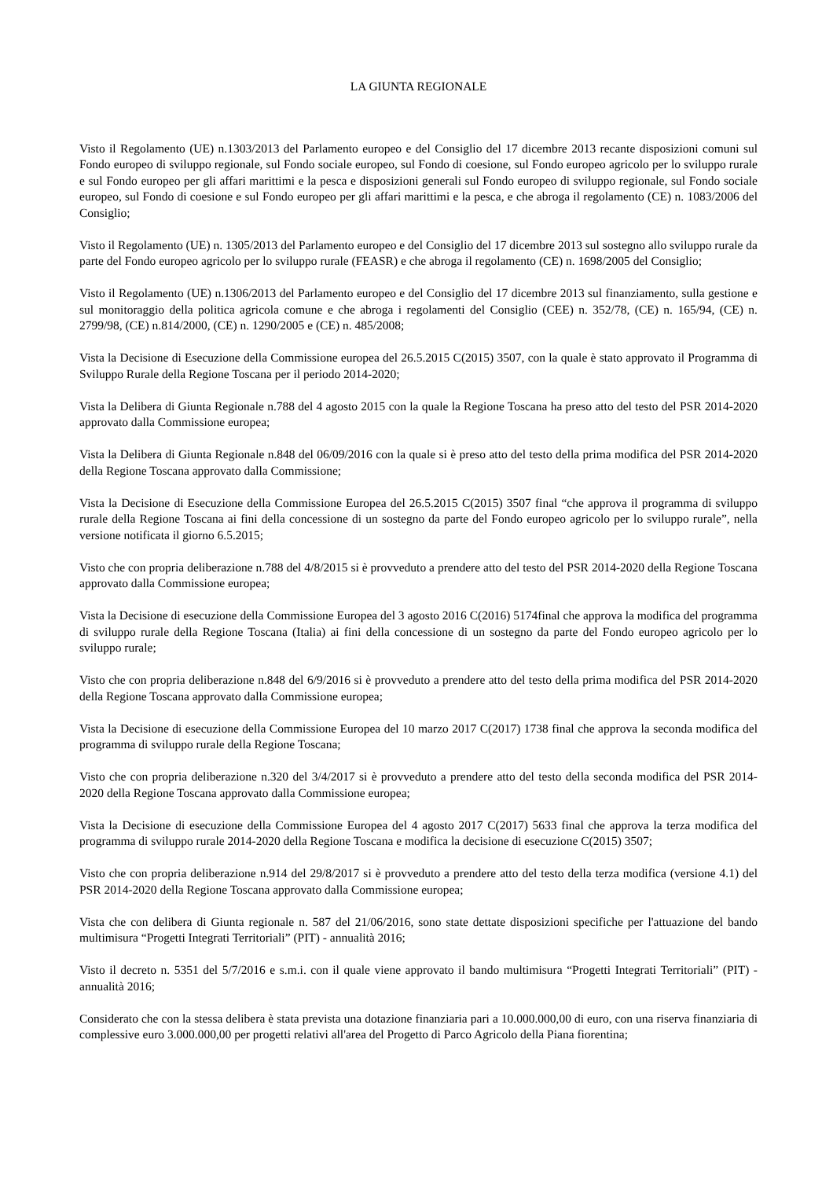LA GIUNTA REGIONALE
Visto il Regolamento (UE) n.1303/2013 del Parlamento europeo e del Consiglio del 17 dicembre 2013 recante disposizioni comuni sul Fondo europeo di sviluppo regionale, sul Fondo sociale europeo, sul Fondo di coesione, sul Fondo europeo agricolo per lo sviluppo rurale e sul Fondo europeo per gli affari marittimi e la pesca e disposizioni generali sul Fondo europeo di sviluppo regionale, sul Fondo sociale europeo, sul Fondo di coesione e sul Fondo europeo per gli affari marittimi e la pesca, e che abroga il regolamento (CE) n. 1083/2006 del Consiglio;
Visto il Regolamento (UE) n. 1305/2013 del Parlamento europeo e del Consiglio del 17 dicembre 2013 sul sostegno allo sviluppo rurale da parte del Fondo europeo agricolo per lo sviluppo rurale (FEASR) e che abroga il regolamento (CE) n. 1698/2005 del Consiglio;
Visto il Regolamento (UE) n.1306/2013 del Parlamento europeo e del Consiglio del 17 dicembre 2013 sul finanziamento, sulla gestione e sul monitoraggio della politica agricola comune e che abroga i regolamenti del Consiglio (CEE) n. 352/78, (CE) n. 165/94, (CE) n. 2799/98, (CE) n.814/2000, (CE) n. 1290/2005 e (CE) n. 485/2008;
Vista la Decisione di Esecuzione della Commissione europea del 26.5.2015 C(2015) 3507, con la quale è stato approvato il Programma di Sviluppo Rurale della Regione Toscana per il periodo 2014-2020;
Vista la Delibera di Giunta Regionale n.788 del 4 agosto 2015 con la quale la Regione Toscana ha preso atto del testo del PSR 2014-2020 approvato dalla Commissione europea;
Vista la Delibera di Giunta Regionale n.848 del 06/09/2016 con la quale si è preso atto del testo della prima modifica del PSR 2014-2020 della Regione Toscana approvato dalla Commissione;
Vista la Decisione di Esecuzione della Commissione Europea del 26.5.2015 C(2015) 3507 final “che approva il programma di sviluppo rurale della Regione Toscana ai fini della concessione di un sostegno da parte del Fondo europeo agricolo per lo sviluppo rurale”, nella versione notificata il giorno 6.5.2015;
Visto che con propria deliberazione n.788 del 4/8/2015 si è provveduto a prendere atto del testo del PSR 2014-2020 della Regione Toscana approvato dalla Commissione europea;
Vista la Decisione di esecuzione della Commissione Europea del 3 agosto 2016 C(2016) 5174final che approva la modifica del programma di sviluppo rurale della Regione Toscana (Italia) ai fini della concessione di un sostegno da parte del Fondo europeo agricolo per lo sviluppo rurale;
Visto che con propria deliberazione n.848 del 6/9/2016 si è provveduto a prendere atto del testo della prima modifica del PSR 2014-2020 della Regione Toscana approvato dalla Commissione europea;
Vista la Decisione di esecuzione della Commissione Europea del 10 marzo 2017 C(2017) 1738 final che approva la seconda modifica del programma di sviluppo rurale della Regione Toscana;
Visto che con propria deliberazione n.320 del 3/4/2017 si è provveduto a prendere atto del testo della seconda modifica del PSR 2014-2020 della Regione Toscana approvato dalla Commissione europea;
Vista la Decisione di esecuzione della Commissione Europea del 4 agosto 2017 C(2017) 5633 final che approva la terza modifica del programma di sviluppo rurale 2014-2020 della Regione Toscana e modifica la decisione di esecuzione C(2015) 3507;
Visto che con propria deliberazione n.914 del 29/8/2017 si è provveduto a prendere atto del testo della terza modifica (versione 4.1) del PSR 2014-2020 della Regione Toscana approvato dalla Commissione europea;
Vista che con delibera di Giunta regionale n. 587 del 21/06/2016, sono state dettate disposizioni specifiche per l'attuazione del bando multimisura “Progetti Integrati Territoriali” (PIT) - annualità 2016;
Visto il decreto n. 5351 del 5/7/2016 e s.m.i. con il quale viene approvato il bando multimisura “Progetti Integrati Territoriali” (PIT) - annualità 2016;
Considerato che con la stessa delibera è stata prevista una dotazione finanziaria pari a 10.000.000,00 di euro, con una riserva finanziaria di complessive euro 3.000.000,00 per progetti relativi all'area del Progetto di Parco Agricolo della Piana fiorentina;